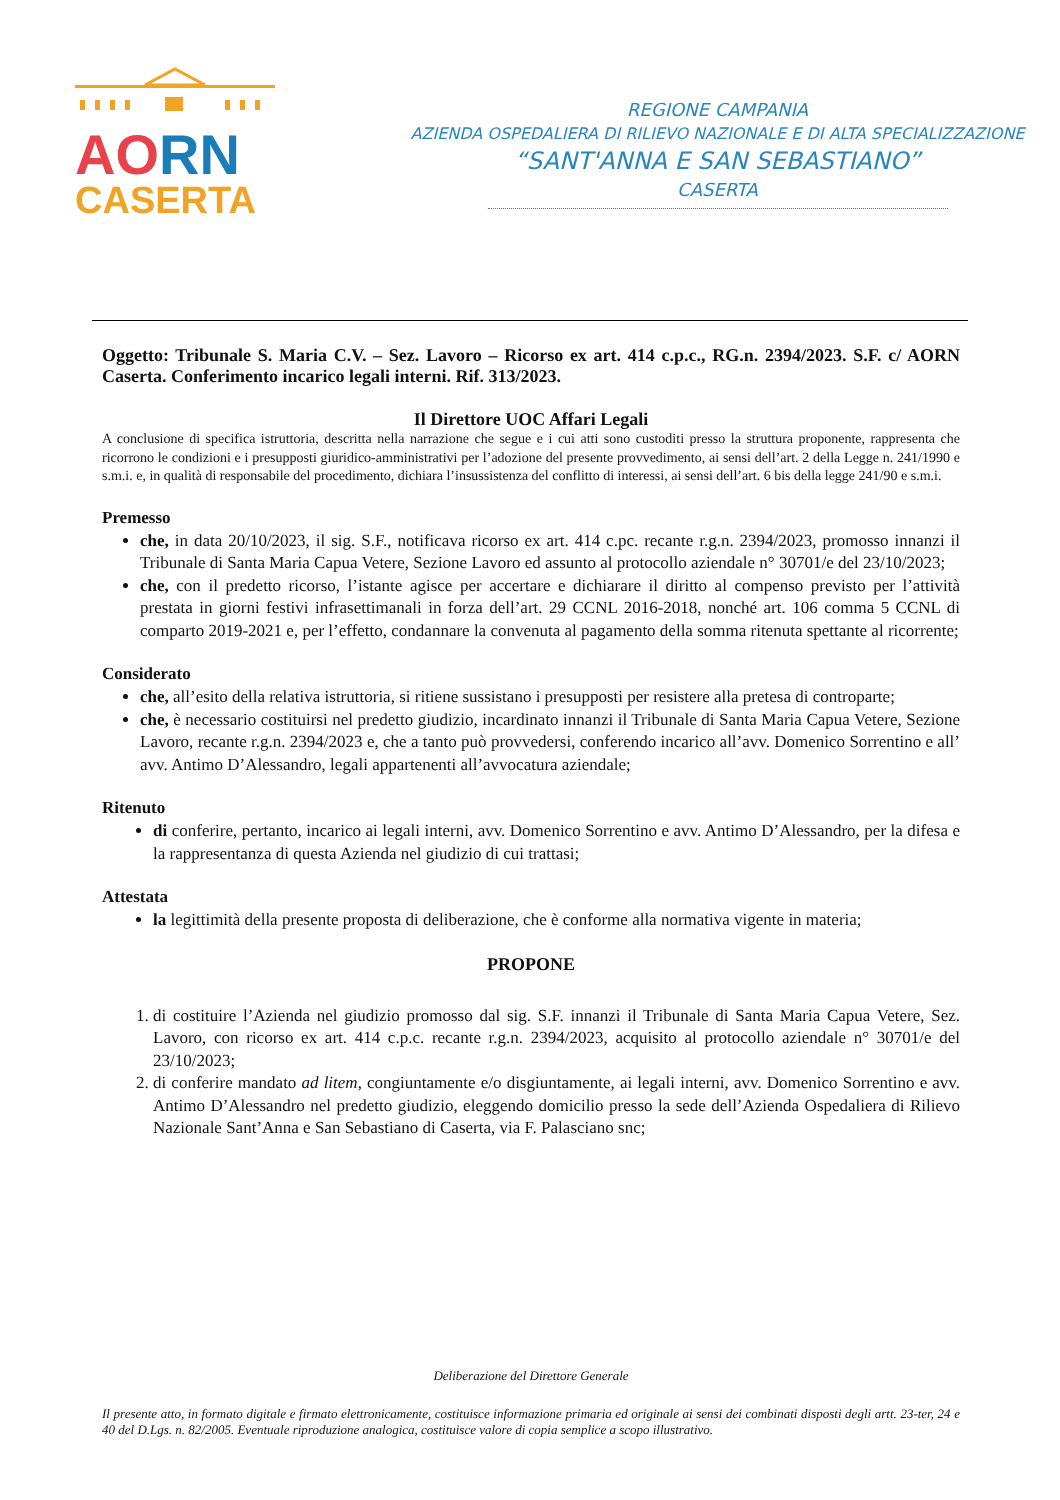AO RN
CASERTA
REGIONE CAMPANIA
AZIENDA OSPEDALIERA DI RILIEVO NAZIONALE E DI ALTA SPECIALIZZAZIONE
“SANT'ANNA E SAN SEBASTIANO”
CASERTA
Oggetto: Tribunale S. Maria C.V. – Sez. Lavoro – Ricorso ex art. 414 c.p.c., RG.n. 2394/2023. S.F. c/ AORN Caserta. Conferimento incarico legali interni. Rif. 313/2023.
Il Direttore UOC Affari Legali
A conclusione di specifica istruttoria, descritta nella narrazione che segue e i cui atti sono custoditi presso la struttura proponente, rappresenta che ricorrono le condizioni e i presupposti giuridico-amministrativi per l’adozione del presente provvedimento, ai sensi dell’art. 2 della Legge n. 241/1990 e s.m.i. e, in qualità di responsabile del procedimento, dichiara l’insussistenza del conflitto di interessi, ai sensi dell’art. 6 bis della legge 241/90 e s.m.i.
Premesso
che, in data 20/10/2023, il sig. S.F., notificava ricorso ex art. 414 c.pc. recante r.g.n. 2394/2023, promosso innanzi il Tribunale di Santa Maria Capua Vetere, Sezione Lavoro ed assunto al protocollo aziendale n° 30701/e del 23/10/2023;
che, con il predetto ricorso, l’istante agisce per accertare e dichiarare il diritto al compenso previsto per l’attività prestata in giorni festivi infrasettimanali in forza dell’art. 29 CCNL 2016-2018, nonché art. 106 comma 5 CCNL di comparto 2019-2021 e, per l’effetto, condannare la convenuta al pagamento della somma ritenuta spettante al ricorrente;
Considerato
che, all’esito della relativa istruttoria, si ritiene sussistano i presupposti per resistere alla pretesa di controparte;
che, è necessario costituirsi nel predetto giudizio, incardinato innanzi il Tribunale di Santa Maria Capua Vetere, Sezione Lavoro, recante r.g.n. 2394/2023 e, che a tanto può provvedersi, conferendo incarico all’avv. Domenico Sorrentino e all’ avv. Antimo D’Alessandro, legali appartenenti all’avvocatura aziendale;
Ritenuto
di conferire, pertanto, incarico ai legali interni, avv. Domenico Sorrentino e avv. Antimo D’Alessandro, per la difesa e la rappresentanza di questa Azienda nel giudizio di cui trattasi;
Attestata
la legittimità della presente proposta di deliberazione, che è conforme alla normativa vigente in materia;
PROPONE
1. di costituire l’Azienda nel giudizio promosso dal sig. S.F. innanzi il Tribunale di Santa Maria Capua Vetere, Sez. Lavoro, con ricorso ex art. 414 c.p.c. recante r.g.n. 2394/2023, acquisito al protocollo aziendale n° 30701/e del 23/10/2023;
2. di conferire mandato ad litem, congiuntamente e/o disgiuntamente, ai legali interni, avv. Domenico Sorrentino e avv. Antimo D’Alessandro nel predetto giudizio, eleggendo domicilio presso la sede dell’Azienda Ospedaliera di Rilievo Nazionale Sant’Anna e San Sebastiano di Caserta, via F. Palasciano snc;
Deliberazione del Direttore Generale
Il presente atto, in formato digitale e firmato elettronicamente, costituisce informazione primaria ed originale ai sensi dei combinati disposti degli artt. 23-ter, 24 e 40 del D.Lgs. n. 82/2005. Eventuale riproduzione analogica, costituisce valore di copia semplice a scopo illustrativo.